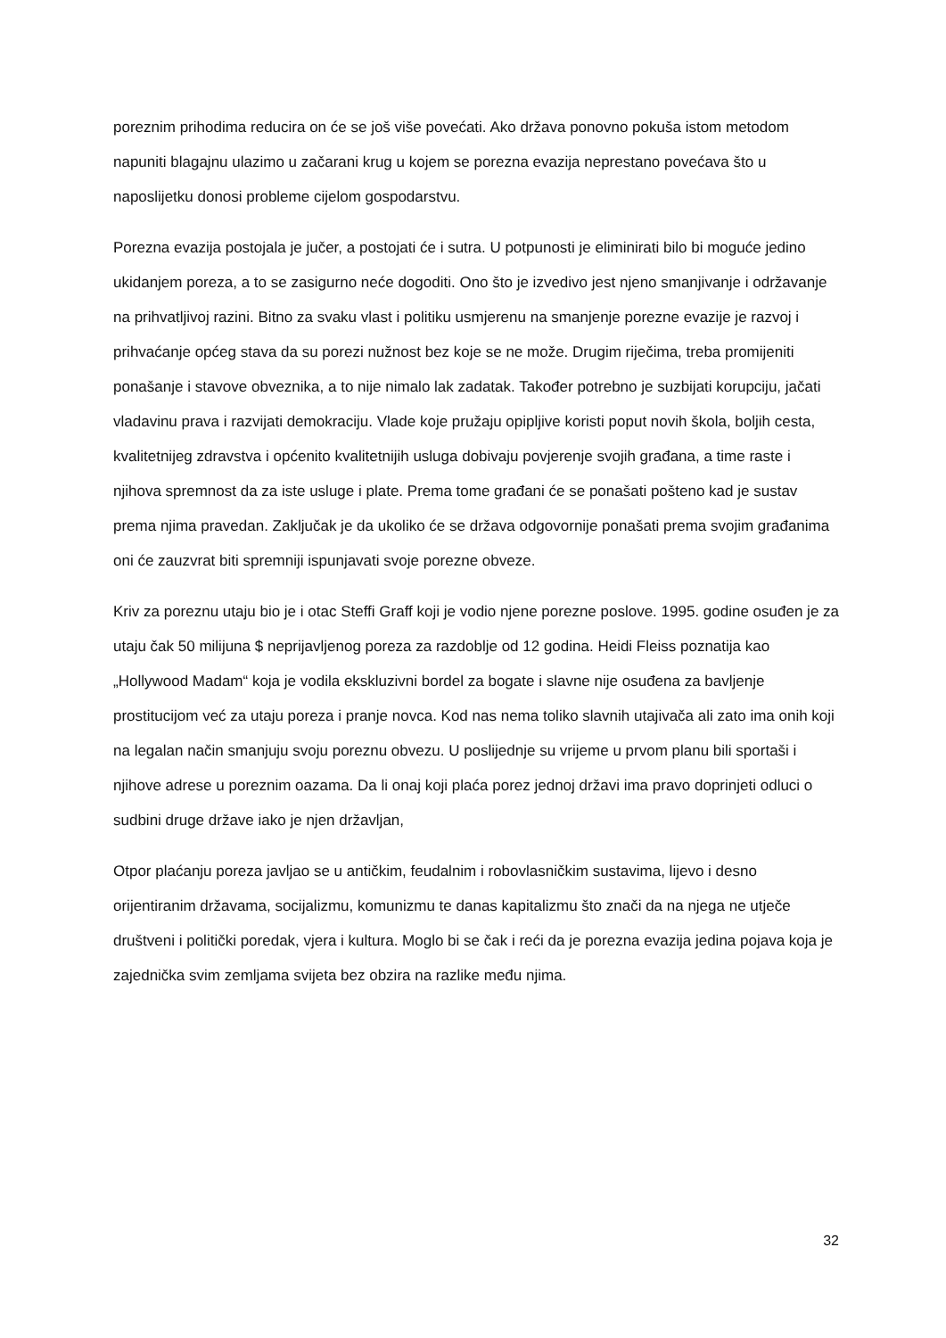poreznim prihodima reducira on će se još više povećati. Ako država ponovno pokuša istom metodom napuniti blagajnu ulazimo u začarani krug u kojem se porezna evazija neprestano povećava što u naposlijetku donosi probleme cijelom gospodarstvu.
Porezna evazija postojala je jučer, a postojati će i sutra. U potpunosti je eliminirati bilo bi moguće jedino ukidanjem poreza, a to se zasigurno neće dogoditi. Ono što je izvedivo jest njeno smanjivanje i održavanje na prihvatljivoj razini. Bitno za svaku vlast i politiku usmjerenu na smanjenje porezne evazije je razvoj i prihvaćanje općeg stava da su porezi nužnost bez koje se ne može. Drugim riječima, treba promijeniti ponašanje i stavove obveznika, a to nije nimalo lak zadatak. Također potrebno je suzbijati korupciju, jačati vladavinu prava i razvijati demokraciju. Vlade koje pružaju opipljive koristi poput novih škola, boljih cesta, kvalitetnijeg zdravstva i općenito kvalitetnijih usluga dobivaju povjerenje svojih građana, a time raste i njihova spremnost da za iste usluge i plate. Prema tome građani će se ponašati pošteno kad je sustav prema njima pravedan. Zaključak je da ukoliko će se država odgovornije ponašati prema svojim građanima oni će zauzvrat biti spremniji ispunjavati svoje porezne obveze.
Kriv za poreznu utaju bio je i otac Steffi Graff koji je vodio njene porezne poslove. 1995. godine osuđen je za utaju čak 50 milijuna $ neprijavljenog poreza za razdoblje od 12 godina. Heidi Fleiss poznatija kao „Hollywood Madam“ koja je vodila ekskluzivni bordel za bogate i slavne nije osuđena za bavljenje prostitucijom već za utaju poreza i pranje novca. Kod nas nema toliko slavnih utajivača ali zato ima onih koji na legalan način smanjuju svoju poreznu obvezu. U poslijednje su vrijeme u prvom planu bili sportaši i njihove adrese u poreznim oazama. Da li onaj koji plaća porez jednoj državi ima pravo doprinjeti odluci o sudbini druge države iako je njen državljan,
Otpor plaćanju poreza javljao se u antičkim, feudalnim i robovlasničkim sustavima, lijevo i desno orijentiranim državama, socijalizmu, komunizmu te danas kapitalizmu što znači da na njega ne utječe društveni i politički poredak, vjera i kultura. Moglo bi se čak i reći da je porezna evazija jedina pojava koja je zajednička svim zemljama svijeta bez obzira na razlike među njima.
32